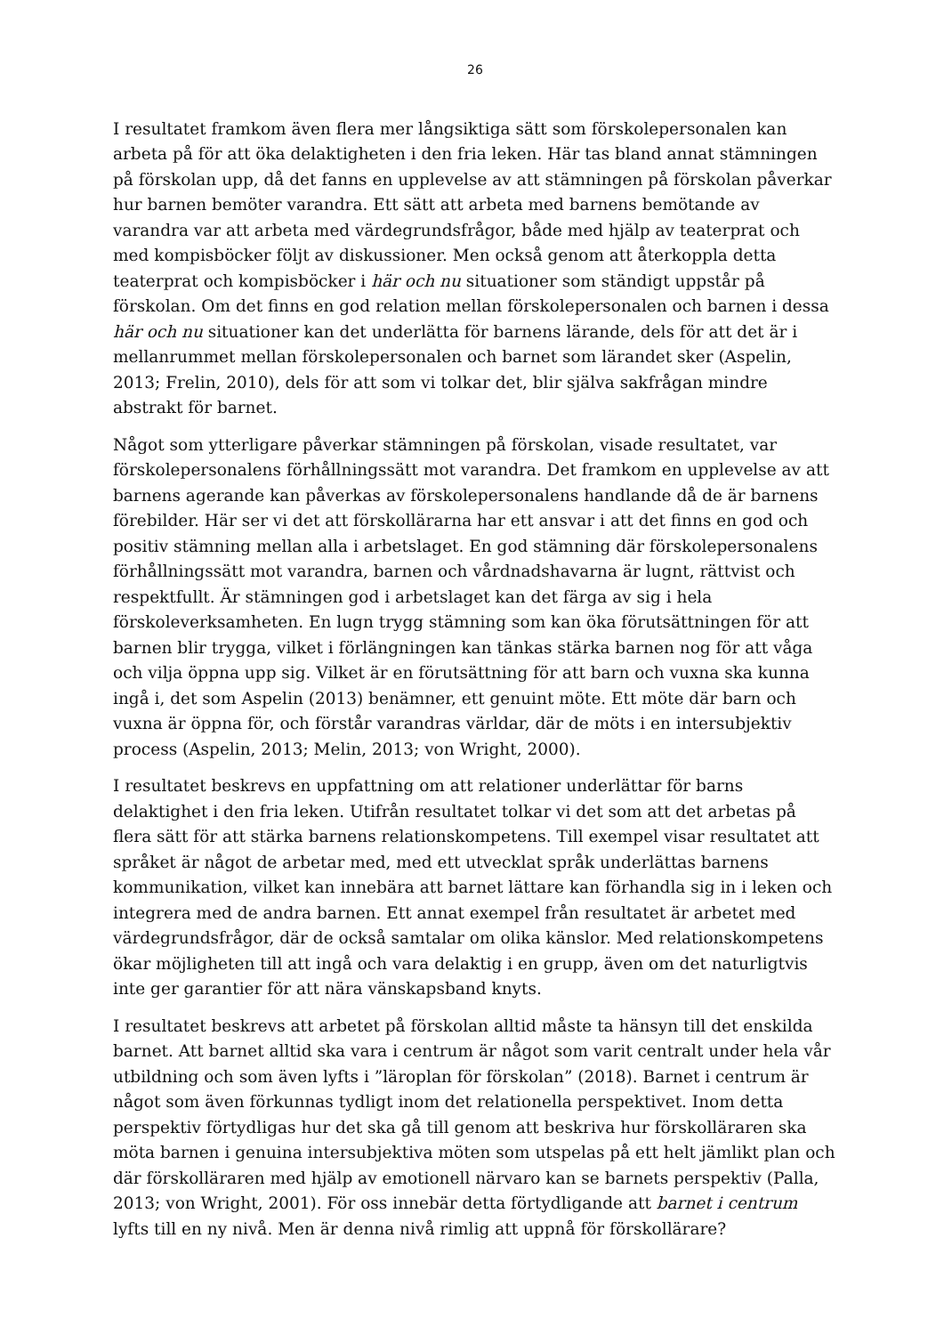26
I resultatet framkom även flera mer långsiktiga sätt som förskolepersonalen kan arbeta på för att öka delaktigheten i den fria leken. Här tas bland annat stämningen på förskolan upp, då det fanns en upplevelse av att stämningen på förskolan påverkar hur barnen bemöter varandra. Ett sätt att arbeta med barnens bemötande av varandra var att arbeta med värdegrundsfrågor, både med hjälp av teaterprat och med kompisböcker följt av diskussioner. Men också genom att återkoppla detta teaterprat och kompisböcker i här och nu situationer som ständigt uppstår på förskolan. Om det finns en god relation mellan förskolepersonalen och barnen i dessa här och nu situationer kan det underlätta för barnens lärande, dels för att det är i mellanrummet mellan förskolepersonalen och barnet som lärandet sker (Aspelin, 2013; Frelin, 2010), dels för att som vi tolkar det, blir själva sakfrågan mindre abstrakt för barnet.
Något som ytterligare påverkar stämningen på förskolan, visade resultatet, var förskolepersonalens förhållningssätt mot varandra. Det framkom en upplevelse av att barnens agerande kan påverkas av förskolepersonalens handlande då de är barnens förebilder. Här ser vi det att förskollärarna har ett ansvar i att det finns en god och positiv stämning mellan alla i arbetslaget. En god stämning där förskolepersonalens förhållningssätt mot varandra, barnen och vårdnadshavarna är lugnt, rättvist och respektfullt. Är stämningen god i arbetslaget kan det färga av sig i hela förskoleverksamheten. En lugn trygg stämning som kan öka förutsättningen för att barnen blir trygga, vilket i förlängningen kan tänkas stärka barnen nog för att våga och vilja öppna upp sig. Vilket är en förutsättning för att barn och vuxna ska kunna ingå i, det som Aspelin (2013) benämner, ett genuint möte. Ett möte där barn och vuxna är öppna för, och förstår varandras världar, där de möts i en intersubjektiv process (Aspelin, 2013; Melin, 2013; von Wright, 2000).
I resultatet beskrevs en uppfattning om att relationer underlättar för barns delaktighet i den fria leken. Utifrån resultatet tolkar vi det som att det arbetas på flera sätt för att stärka barnens relationskompetens. Till exempel visar resultatet att språket är något de arbetar med, med ett utvecklat språk underlättas barnens kommunikation, vilket kan innebära att barnet lättare kan förhandla sig in i leken och integrera med de andra barnen. Ett annat exempel från resultatet är arbetet med värdegrundsfrågor, där de också samtalar om olika känslor. Med relationskompetens ökar möjligheten till att ingå och vara delaktig i en grupp, även om det naturligtvis inte ger garantier för att nära vänskapsband knyts.
I resultatet beskrevs att arbetet på förskolan alltid måste ta hänsyn till det enskilda barnet. Att barnet alltid ska vara i centrum är något som varit centralt under hela vår utbildning och som även lyfts i ”läroplan för förskolan” (2018). Barnet i centrum är något som även förkunnas tydligt inom det relationella perspektivet. Inom detta perspektiv förtydligas hur det ska gå till genom att beskriva hur förskolläraren ska möta barnen i genuina intersubjektiva möten som utspelas på ett helt jämlikt plan och där förskolläraren med hjälp av emotionell närvaro kan se barnets perspektiv (Palla, 2013; von Wright, 2001). För oss innebär detta förtydligande att barnet i centrum lyfts till en ny nivå. Men är denna nivå rimlig att uppnå för förskollärare?